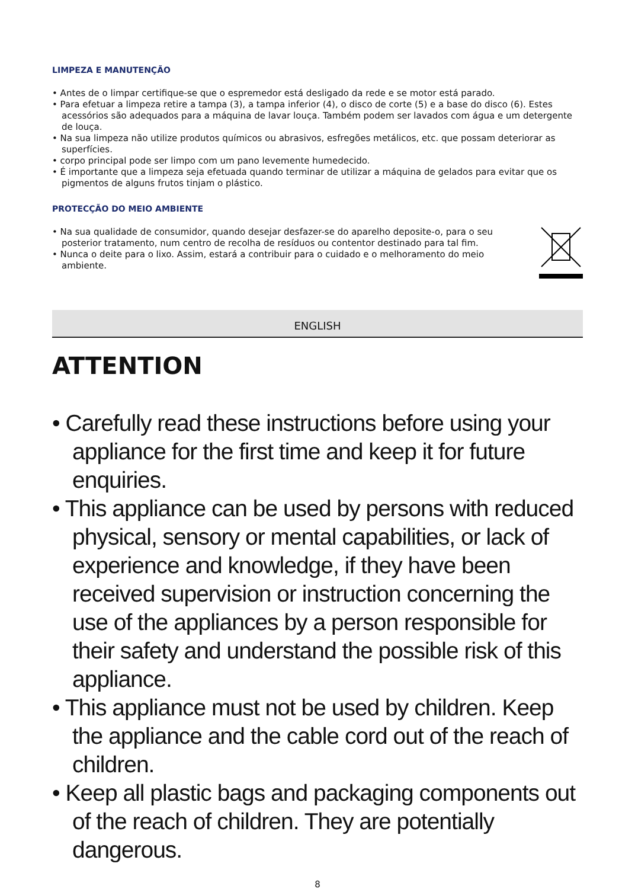LIMPEZA E MANUTENÇÃO
• Antes de o limpar certifique-se que o espremedor está desligado da rede e se motor está parado.
• Para efetuar a limpeza retire a tampa (3), a tampa inferior (4), o disco de corte (5) e a base do disco (6). Estes acessórios são adequados para a máquina de lavar louça. Também podem ser lavados com água e um detergente de louça.
• Na sua limpeza não utilize produtos químicos ou abrasivos, esfregões metálicos, etc. que possam deteriorar as superfícies.
• corpo principal pode ser limpo com um pano levemente humedecido.
• É importante que a limpeza seja efetuada quando terminar de utilizar a máquina de gelados para evitar que os pigmentos de alguns frutos tinjam o plástico.
PROTECÇÃO DO MEIO AMBIENTE
• Na sua qualidade de consumidor, quando desejar desfazer-se do aparelho deposite-o, para o seu posterior tratamento, num centro de recolha de resíduos ou contentor destinado para tal fim.
• Nunca o deite para o lixo. Assim, estará a contribuir para o cuidado e o melhoramento do meio ambiente.
ENGLISH
ATTENTION
• Carefully read these instructions before using your appliance for the first time and keep it for future enquiries.
• This appliance can be used by persons with reduced physical, sensory or mental capabilities, or lack of experience and knowledge, if they have been received supervision or instruction concerning the use of the appliances by a person responsible for their safety and understand the possible risk of this appliance.
• This appliance must not be used by children. Keep the appliance and the cable cord out of the reach of children.
• Keep all plastic bags and packaging components out of the reach of children. They are potentially dangerous.
8